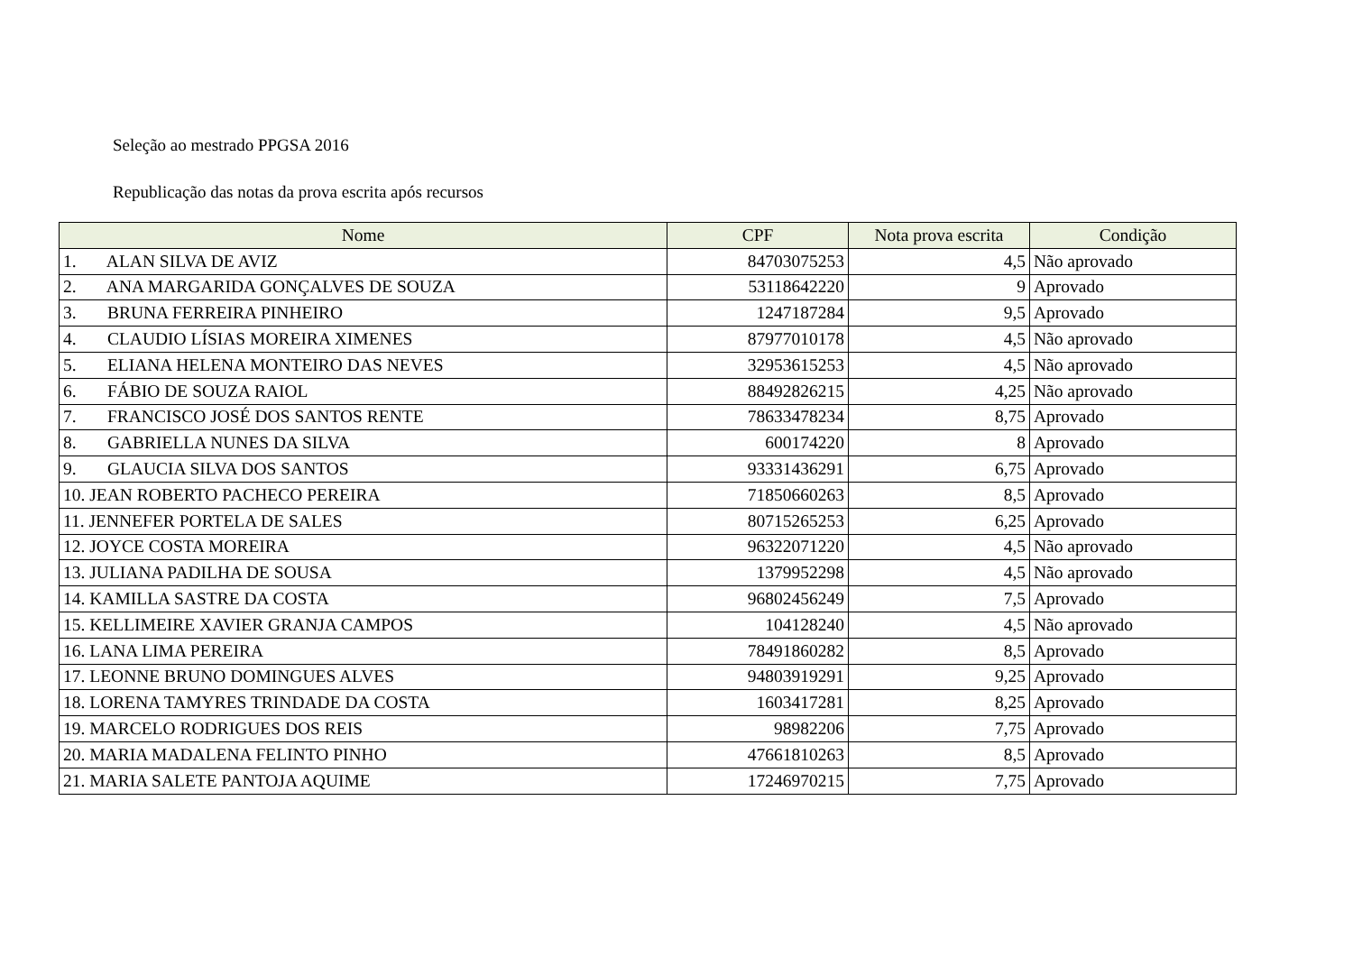Seleção ao mestrado PPGSA 2016
Republicação das notas da prova escrita após recursos
| Nome | CPF | Nota prova escrita | Condição |
| --- | --- | --- | --- |
| 1. ALAN SILVA DE AVIZ | 84703075253 | 4,5 | Não aprovado |
| 2. ANA MARGARIDA GONÇALVES DE SOUZA | 53118642220 | 9 | Aprovado |
| 3. BRUNA FERREIRA PINHEIRO | 1247187284 | 9,5 | Aprovado |
| 4. CLAUDIO LÍSIAS MOREIRA XIMENES | 87977010178 | 4,5 | Não aprovado |
| 5. ELIANA HELENA MONTEIRO DAS NEVES | 32953615253 | 4,5 | Não aprovado |
| 6. FÁBIO DE SOUZA RAIOL | 88492826215 | 4,25 | Não aprovado |
| 7. FRANCISCO JOSÉ DOS SANTOS RENTE | 78633478234 | 8,75 | Aprovado |
| 8. GABRIELLA NUNES DA SILVA | 600174220 | 8 | Aprovado |
| 9. GLAUCIA SILVA DOS SANTOS | 93331436291 | 6,75 | Aprovado |
| 10. JEAN ROBERTO PACHECO PEREIRA | 71850660263 | 8,5 | Aprovado |
| 11. JENNEFER PORTELA DE SALES | 80715265253 | 6,25 | Aprovado |
| 12. JOYCE COSTA MOREIRA | 96322071220 | 4,5 | Não aprovado |
| 13. JULIANA PADILHA DE SOUSA | 1379952298 | 4,5 | Não aprovado |
| 14. KAMILLA SASTRE DA COSTA | 96802456249 | 7,5 | Aprovado |
| 15. KELLIMEIRE XAVIER GRANJA CAMPOS | 104128240 | 4,5 | Não aprovado |
| 16. LANA LIMA PEREIRA | 78491860282 | 8,5 | Aprovado |
| 17. LEONNE BRUNO DOMINGUES ALVES | 94803919291 | 9,25 | Aprovado |
| 18. LORENA TAMYRES TRINDADE DA COSTA | 1603417281 | 8,25 | Aprovado |
| 19. MARCELO RODRIGUES DOS REIS | 98982206 | 7,75 | Aprovado |
| 20. MARIA MADALENA FELINTO PINHO | 47661810263 | 8,5 | Aprovado |
| 21. MARIA SALETE PANTOJA AQUIME | 17246970215 | 7,75 | Aprovado |